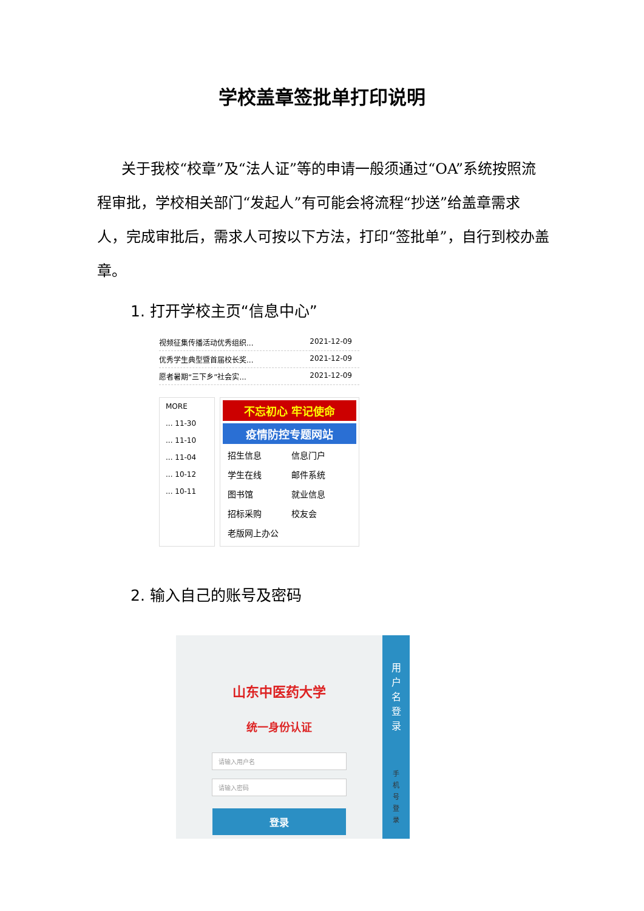学校盖章签批单打印说明
关于我校“校章”及“法人证”等的申请一般须通过“OA”系统按照流程审批，学校相关部门“发起人”有可能会将流程“抄送”给盖章需求人，完成审批后，需求人可按以下方法，打印“签批单”，自行到校办盖章。
1. 打开学校主页“信息中心”
视频征集传播活动优秀组织... 2021-12-09
优秀学生典型暨首届校长奖... 2021-12-09
愿者暑期“三下乡”社会实... 2021-12-09
MORE
... 11-30
... 11-10
... 11-04
... 10-12
... 10-11
不忘初心 牢记使命
疫情防控专题网站
招生信息 信息门户 学生在线 邮件系统 图书馆 就业信息 招标采购 校友会 老版网上办公
2. 输入自己的账号及密码
山东中医药大学
统一身份认证
请输入用户名
请输入密码
登录
用
户
名
登
录
手
机
号
登
录